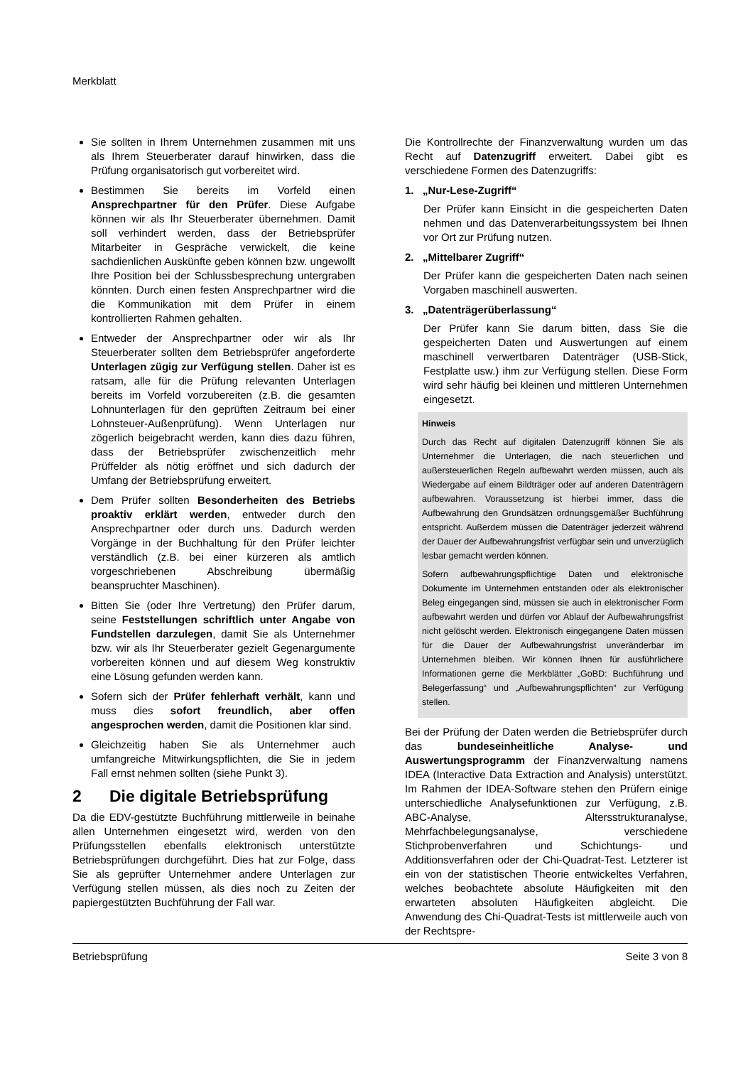Merkblatt
Sie sollten in Ihrem Unternehmen zusammen mit uns als Ihrem Steuerberater darauf hinwirken, dass die Prüfung organisatorisch gut vorbereitet wird.
Bestimmen Sie bereits im Vorfeld einen Ansprechpartner für den Prüfer. Diese Aufgabe können wir als Ihr Steuerberater übernehmen. Damit soll verhindert werden, dass der Betriebsprüfer Mitarbeiter in Gespräche verwickelt, die keine sachdienlichen Auskünfte geben können bzw. ungewollt Ihre Position bei der Schlussbesprechung untergraben könnten. Durch einen festen Ansprechpartner wird die die Kommunikation mit dem Prüfer in einem kontrollierten Rahmen gehalten.
Entweder der Ansprechpartner oder wir als Ihr Steuerberater sollten dem Betriebsprüfer angeforderte Unterlagen zügig zur Verfügung stellen. Daher ist es ratsam, alle für die Prüfung relevanten Unterlagen bereits im Vorfeld vorzubereiten (z.B. die gesamten Lohnunterlagen für den geprüften Zeitraum bei einer Lohnsteuer-Außenprüfung). Wenn Unterlagen nur zögerlich beigebracht werden, kann dies dazu führen, dass der Betriebsprüfer zwischenzeitlich mehr Prüffelder als nötig eröffnet und sich dadurch der Umfang der Betriebsprüfung erweitert.
Dem Prüfer sollten Besonderheiten des Betriebs proaktiv erklärt werden, entweder durch den Ansprechpartner oder durch uns. Dadurch werden Vorgänge in der Buchhaltung für den Prüfer leichter verständlich (z.B. bei einer kürzeren als amtlich vorgeschriebenen Abschreibung übermäßig beanspruchter Maschinen).
Bitten Sie (oder Ihre Vertretung) den Prüfer darum, seine Feststellungen schriftlich unter Angabe von Fundstellen darzulegen, damit Sie als Unternehmer bzw. wir als Ihr Steuerberater gezielt Gegenargumente vorbereiten können und auf diesem Weg konstruktiv eine Lösung gefunden werden kann.
Sofern sich der Prüfer fehlerhaft verhält, kann und muss dies sofort freundlich, aber offen angesprochen werden, damit die Positionen klar sind.
Gleichzeitig haben Sie als Unternehmer auch umfangreiche Mitwirkungspflichten, die Sie in jedem Fall ernst nehmen sollten (siehe Punkt 3).
2 Die digitale Betriebsprüfung
Da die EDV-gestützte Buchführung mittlerweile in beinahe allen Unternehmen eingesetzt wird, werden von den Prüfungsstellen ebenfalls elektronisch unterstützte Betriebsprüfungen durchgeführt. Dies hat zur Folge, dass Sie als geprüfter Unternehmer andere Unterlagen zur Verfügung stellen müssen, als dies noch zu Zeiten der papiergestützten Buchführung der Fall war.
Die Kontrollrechte der Finanzverwaltung wurden um das Recht auf Datenzugriff erweitert. Dabei gibt es verschiedene Formen des Datenzugriffs:
1. „Nur-Lese-Zugriff“
Der Prüfer kann Einsicht in die gespeicherten Daten nehmen und das Datenverarbeitungssystem bei Ihnen vor Ort zur Prüfung nutzen.
2. „Mittelbarer Zugriff“
Der Prüfer kann die gespeicherten Daten nach seinen Vorgaben maschinell auswerten.
3. „Datenträgerüberlassung“
Der Prüfer kann Sie darum bitten, dass Sie die gespeicherten Daten und Auswertungen auf einem maschinell verwertbaren Datenträger (USB-Stick, Festplatte usw.) ihm zur Verfügung stellen. Diese Form wird sehr häufig bei kleinen und mittleren Unternehmen eingesetzt.
Hinweis
Durch das Recht auf digitalen Datenzugriff können Sie als Unternehmer die Unterlagen, die nach steuerlichen und außersteuerlichen Regeln aufbewahrt werden müssen, auch als Wiedergabe auf einem Bildträger oder auf anderen Datenträgern aufbewahren. Voraussetzung ist hierbei immer, dass die Aufbewahrung den Grundsätzen ordnungsgemäßer Buchführung entspricht. Außerdem müssen die Datenträger jederzeit während der Dauer der Aufbewahrungsfrist verfügbar sein und unverzüglich lesbar gemacht werden können.
Sofern aufbewahrungspflichtige Daten und elektronische Dokumente im Unternehmen entstanden oder als elektronischer Beleg eingegangen sind, müssen sie auch in elektronischer Form aufbewahrt werden und dürfen vor Ablauf der Aufbewahrungsfrist nicht gelöscht werden. Elektronisch eingegangene Daten müssen für die Dauer der Aufbewahrungsfrist unveränderbar im Unternehmen bleiben. Wir können Ihnen für ausführlichere Informationen gerne die Merkblätter „GoBD: Buchführung und Belegerfassung“ und „Aufbewahrungspflichten“ zur Verfügung stellen.
Bei der Prüfung der Daten werden die Betriebsprüfer durch das bundeseinheitliche Analyse- und Auswertungsprogramm der Finanzverwaltung namens IDEA (Interactive Data Extraction and Analysis) unterstützt. Im Rahmen der IDEA-Software stehen den Prüfern einige unterschiedliche Analysefunktionen zur Verfügung, z.B. ABC-Analyse, Altersstrukturanalyse, Mehrfachbelegungsanalyse, verschiedene Stichprobenverfahren und Schichtungs- und Additionsverfahren oder der Chi-Quadrat-Test. Letzterer ist ein von der statistischen Theorie entwickeltes Verfahren, welches beobachtete absolute Häufigkeiten mit den erwarteten absoluten Häufigkeiten abgleicht. Die Anwendung des Chi-Quadrat-Tests ist mittlerweile auch von der Rechtspre-
Betriebsprüfung Seite 3 von 8